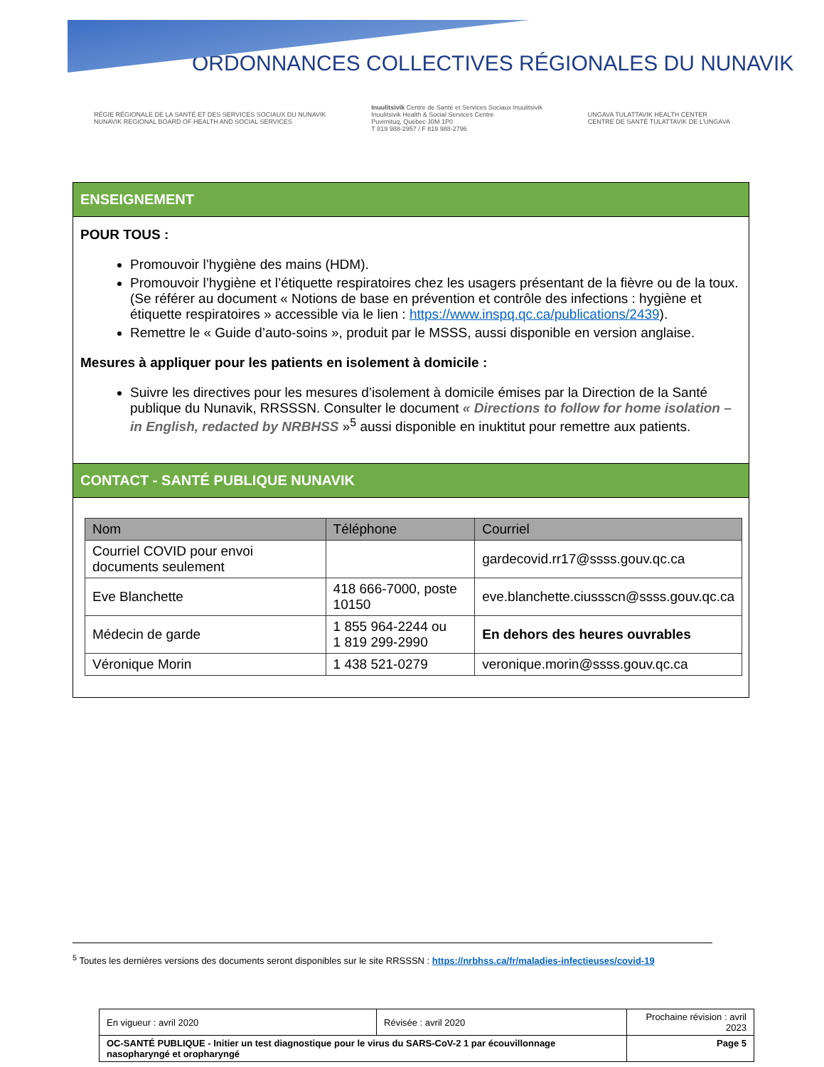ORDONNANCES COLLECTIVES RÉGIONALES DU NUNAVIK
RÉGIE RÉGIONALE DE LA SANTÉ ET DES SERVICES SOCIAUX DU NUNAVIK
NUNAVIK REGIONAL BOARD OF HEALTH AND SOCIAL SERVICES
Inuulitsivik Centre de Santé et Services Sociaux Inuulitsivik
Inuulitsivik Health & Social Services Centre
Puvirnituq, Québec J0M 1P0
T 819 988-2957 / F 819 988-2796
UNGAVA TULATTAVIK HEALTH CENTER
CENTRE DE SANTÉ TULATTAVIK DE L'UNGAVA
ENSEIGNEMENT
POUR TOUS :
Promouvoir l’hygiène des mains (HDM).
Promouvoir l’hygiène et l’étiquette respiratoires chez les usagers présentant de la fièvre ou de la toux. (Se référer au document « Notions de base en prévention et contrôle des infections : hygiène et étiquette respiratoires » accessible via le lien : https://www.inspq.qc.ca/publications/2439).
Remettre le « Guide d’auto-soins », produit par le MSSS, aussi disponible en version anglaise.
Mesures à appliquer pour les patients en isolement à domicile :
Suivre les directives pour les mesures d’isolement à domicile émises par la Direction de la Santé publique du Nunavik, RRSSSN. Consulter le document « Directions to follow for home isolation – in English, redacted by NRBHSS »<sup>5</sup> aussi disponible en inuktitut pour remettre aux patients.
CONTACT - SANTÉ PUBLIQUE NUNAVIK
| Nom | Téléphone | Courriel |
| --- | --- | --- |
| Courriel COVID pour envoi documents seulement | | gardecovid.rr17@ssss.gouv.qc.ca |
| Eve Blanchette | 418 666-7000, poste 10150 | eve.blanchette.ciussscn@ssss.gouv.qc.ca |
| Médecin de garde | 1 855 964-2244 ou 1 819 299-2990 | En dehors des heures ouvrables |
| Véronique Morin | 1 438 521-0279 | veronique.morin@ssss.gouv.qc.ca |
<sup>5</sup> Toutes les dernières versions des documents seront disponibles sur le site RRSSSN : https://nrbhss.ca/fr/maladies-infectieuses/covid-19
| En vigueur : avril 2020 | Révisée : avril 2020 | Prochaine révision : avril 2023 |
| OC-SANTÉ PUBLIQUE - Initier un test diagnostique pour le virus du SARS-CoV-2 1 par écouvillonnage nasopharyngé et oropharyngé | | Page 5 |